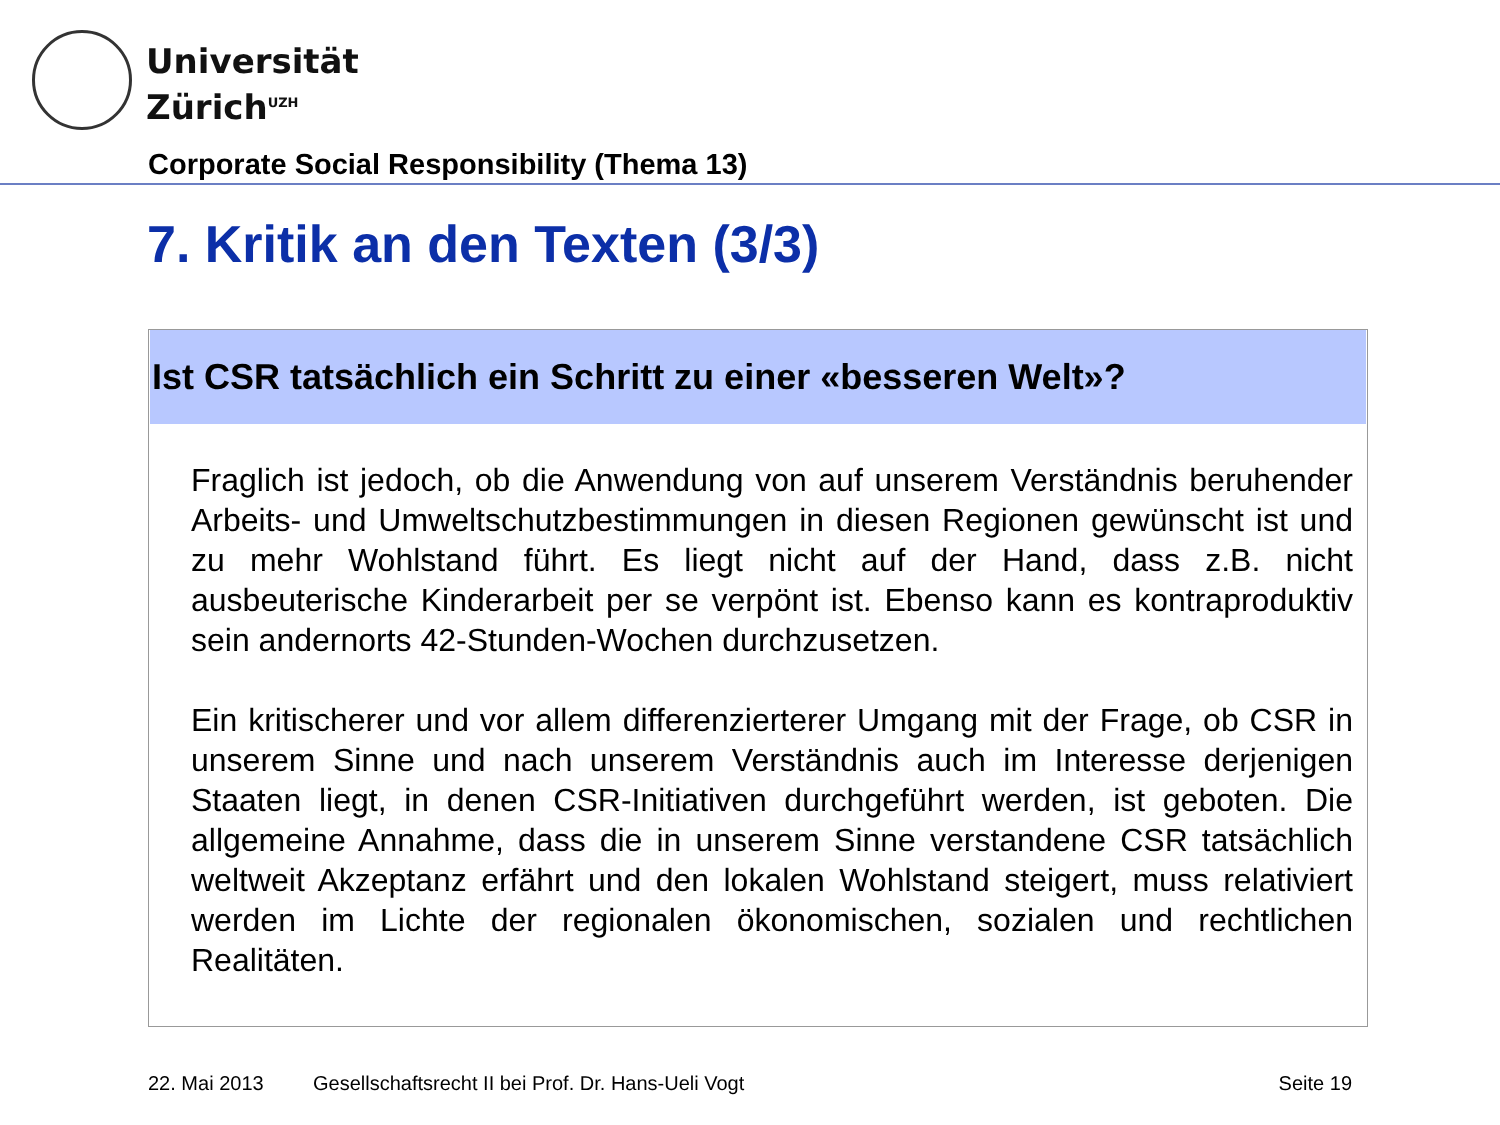Universität
Zürich<sup>UZH</sup>
Corporate Social Responsibility (Thema 13)
7. Kritik an den Texten (3/3)
Ist CSR tatsächlich ein Schritt zu einer «besseren Welt»?
Fraglich ist jedoch, ob die Anwendung von auf unserem Verständnis beruhender Arbeits- und Umweltschutzbestimmungen in diesen Regionen gewünscht ist und zu mehr Wohlstand führt. Es liegt nicht auf der Hand, dass z.B. nicht ausbeuterische Kinderarbeit per se verpönt ist. Ebenso kann es kontraproduktiv sein andernorts 42-Stunden-Wochen durchzusetzen.
Ein kritischerer und vor allem differenzierterer Umgang mit der Frage, ob CSR in unserem Sinne und nach unserem Verständnis auch im Interesse derjenigen Staaten liegt, in denen CSR-Initiativen durchgeführt werden, ist geboten. Die allgemeine Annahme, dass die in unserem Sinne verstandene CSR tatsächlich weltweit Akzeptanz erfährt und den lokalen Wohlstand steigert, muss relativiert werden im Lichte der regionalen ökonomischen, sozialen und rechtlichen Realitäten.
22. Mai 2013 Gesellschaftsrecht II bei Prof. Dr. Hans-Ueli Vogt Seite 19